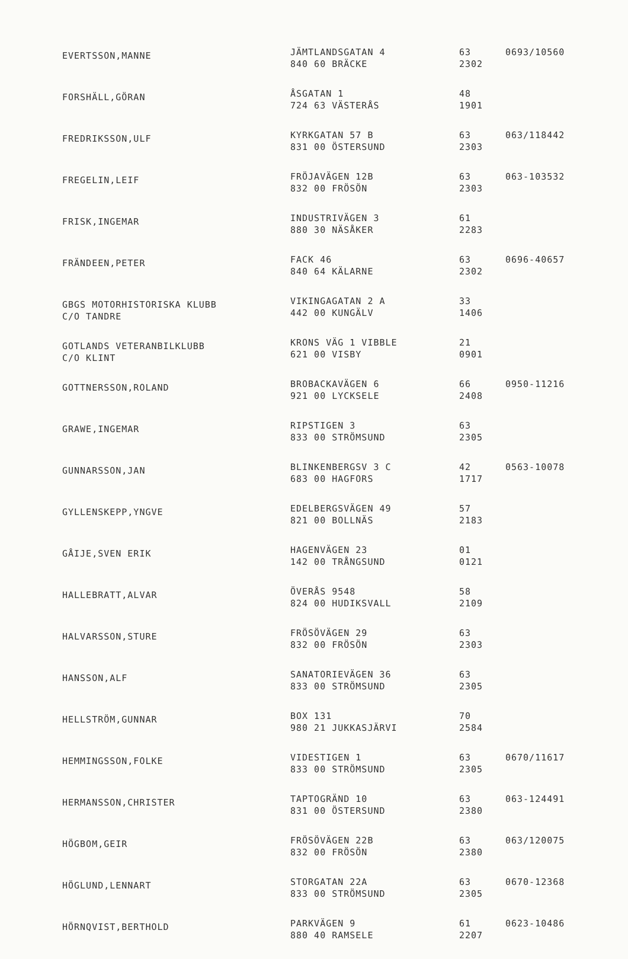| EVERTSSON,MANNE | JÄMTLANDSGATAN 4 840 60 BRÄCKE | 63 2302 | 0693/10560 |
| FORSHÄLL,GÖRAN | ÅSGATAN 1 724 63 VÄSTERÅS | 48 1901 | |
| FREDRIKSSON,ULF | KYRKGATAN 57 B 831 00 ÖSTERSUND | 63 2303 | 063/118442 |
| FREGELIN,LEIF | FRÖJAVÄGEN 12B 832 00 FRÖSÖN | 63 2303 | 063-103532 |
| FRISK,INGEMAR | INDUSTRIVÄGEN 3 880 30 NÄSÅKER | 61 2283 | |
| FRÄNDEEN,PETER | FACK 46 840 64 KÄLARNE | 63 2302 | 0696-40657 |
| GBGS MOTORHISTORISKA KLUBB C/O TANDRE | VIKINGAGATAN 2 A 442 00 KUNGÄLV | 33 1406 | |
| GOTLANDS VETERANBILKLUBB C/O KLINT | KRONS VÄG 1 VIBBLE 621 00 VISBY | 21 0901 | |
| GOTTNERSSON,ROLAND | BROBACKAVÄGEN 6 921 00 LYCKSELE | 66 2408 | 0950-11216 |
| GRAWE,INGEMAR | RIPSTIGEN 3 833 00 STRÖMSUND | 63 2305 | |
| GUNNARSSON,JAN | BLINKENBERGSV 3 C 683 00 HAGFORS | 42 1717 | 0563-10078 |
| GYLLENSKEPP,YNGVE | EDELBERGSVÄGEN 49 821 00 BOLLNÄS | 57 2183 | |
| GÅIJE,SVEN ERIK | HAGENVÄGEN 23 142 00 TRÅNGSUND | 01 0121 | |
| HALLEBRATT,ALVAR | ÖVERÅS 9548 824 00 HUDIKSVALL | 58 2109 | |
| HALVARSSON,STURE | FRÖSÖVÄGEN 29 832 00 FRÖSÖN | 63 2303 | |
| HANSSON,ALF | SANATORIEVÄGEN 36 833 00 STRÖMSUND | 63 2305 | |
| HELLSTRÖM,GUNNAR | BOX 131 980 21 JUKKASJÄRVI | 70 2584 | |
| HEMMINGSSON,FOLKE | VIDESTIGEN 1 833 00 STRÖMSUND | 63 2305 | 0670/11617 |
| HERMANSSON,CHRISTER | TAPTOGRÄND 10 831 00 ÖSTERSUND | 63 2380 | 063-124491 |
| HÖGBOM,GEIR | FRÖSÖVÄGEN 22B 832 00 FRÖSÖN | 63 2380 | 063/120075 |
| HÖGLUND,LENNART | STORGATAN 22A 833 00 STRÖMSUND | 63 2305 | 0670-12368 |
| HÖRNQVIST,BERTHOLD | PARKVÄGEN 9 880 40 RAMSELE | 61 2207 | 0623-10486 |